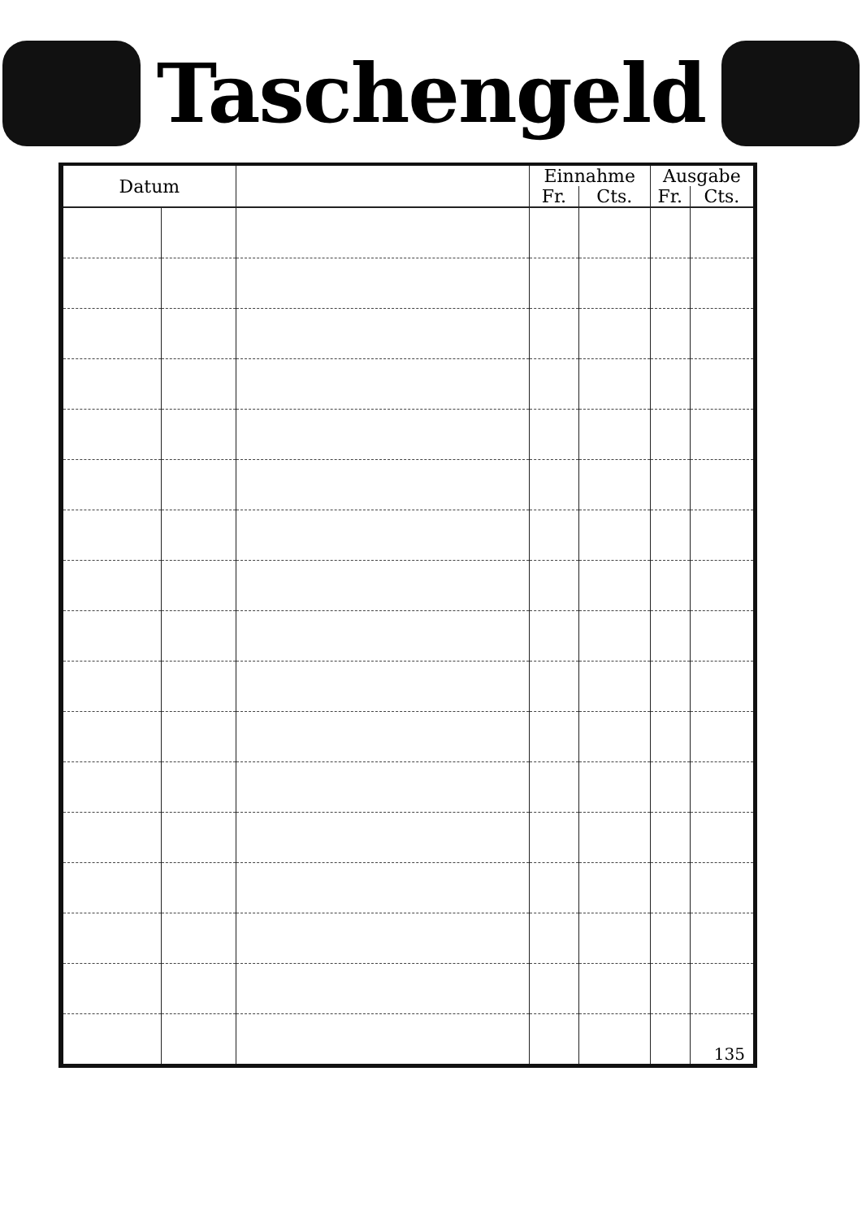Taschengeld
| Datum | | | Einnahme | | Ausgabe | |
| --- | --- | --- | --- | --- | --- | --- |
| | | | Fr. | Cts. | Fr. | Cts. |
| | | | | | | 135 |